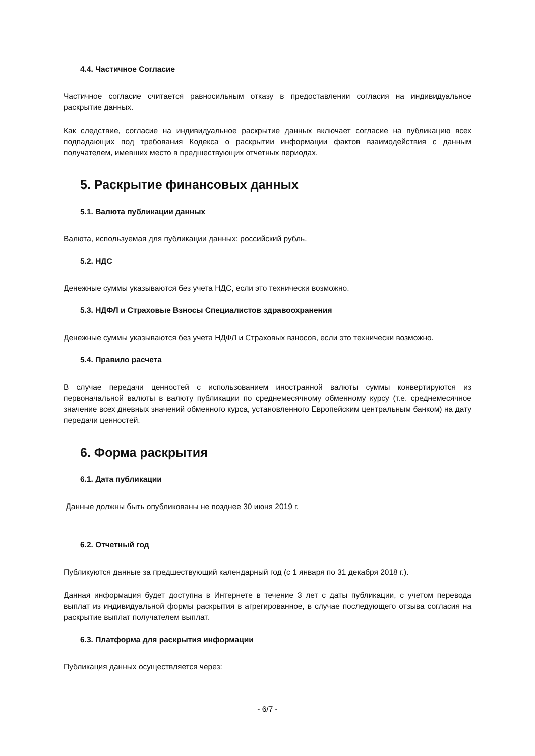4.4. Частичное Согласие
Частичное согласие считается равносильным отказу в предоставлении согласия на индивидуальное раскрытие данных.
Как следствие, согласие на индивидуальное раскрытие данных включает согласие на публикацию всех подпадающих под требования Кодекса о раскрытии информации фактов взаимодействия с данным получателем, имевших место в предшествующих отчетных периодах.
5. Раскрытие финансовых данных
5.1. Валюта публикации данных
Валюта, используемая для публикации данных: российский рубль.
5.2. НДС
Денежные суммы указываются без учета НДС, если это технически возможно.
5.3. НДФЛ и Страховые Взносы Специалистов здравоохранения
Денежные суммы указываются без учета НДФЛ и Страховых взносов, если это технически возможно.
5.4. Правило расчета
В случае передачи ценностей с использованием иностранной валюты суммы конвертируются из первоначальной валюты в валюту публикации по среднемесячному обменному курсу (т.е. среднемесячное значение всех дневных значений обменного курса, установленного Европейским центральным банком) на дату передачи ценностей.
6. Форма раскрытия
6.1. Дата публикации
Данные должны быть опубликованы не позднее 30 июня 2019 г.
6.2. Отчетный год
Публикуются данные за предшествующий календарный год (с 1 января по 31 декабря 2018 г.).
Данная информация будет доступна в Интернете в течение 3 лет с даты публикации, с учетом перевода выплат из индивидуальной формы раскрытия в агрегированное, в случае последующего отзыва согласия на раскрытие выплат получателем выплат.
6.3. Платформа для раскрытия информации
Публикация данных осуществляется через:
- 6/7 -